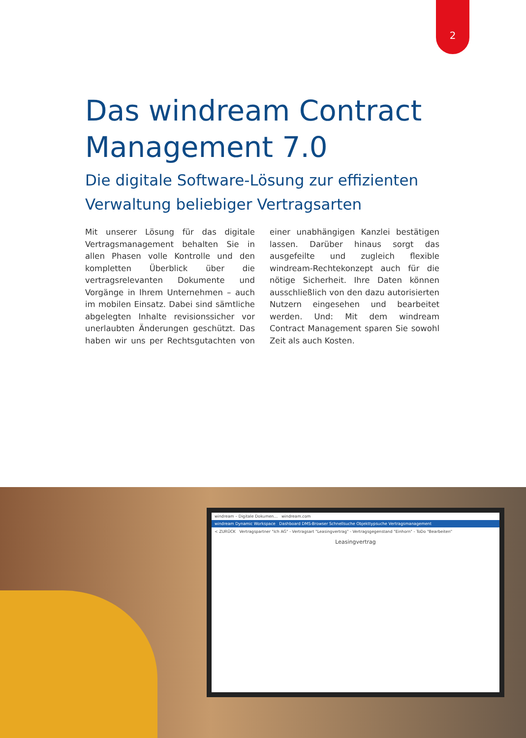2
Das windream Contract Management 7.0
Die digitale Software-Lösung zur effizienten Verwaltung beliebiger Vertragsarten
Mit unserer Lösung für das digitale Vertrags­management behalten Sie in allen Phasen volle Kontrolle und den kompletten Über­blick über die vertragsrelevanten Dokumente und Vorgänge in Ihrem Unternehmen – auch im mobilen Einsatz. Dabei sind sämtliche abgelegten Inhalte revisionssicher vor uner­laubten Änderungen geschützt. Das haben wir uns per Rechtsgutachten von einer unab­hängigen Kanzlei bestätigen lassen. Darüber hinaus sorgt das ausgefeilte und zugleich flexible windream-Rechtekonzept auch für die nötige Sicherheit. Ihre Daten können ausschließlich von den dazu autorisierten Nutzern eingesehen und bearbeitet werden. Und: Mit dem windream Contract Manage­ment sparen Sie sowohl Zeit als auch Kosten.
windream – Digitale Dokumen… windream.com
windream Dynamic Workspace Dashboard DMS-Browser Schnellsuche Objekttypsuche Vertragsmanagement
< ZURÜCK Vertragspartner "Ich AG" - Vertragsart "Leasingvertrag" - Vertragsgegenstand "Einhorn" - ToDo "Bearbeiten"
Leasingvertrag